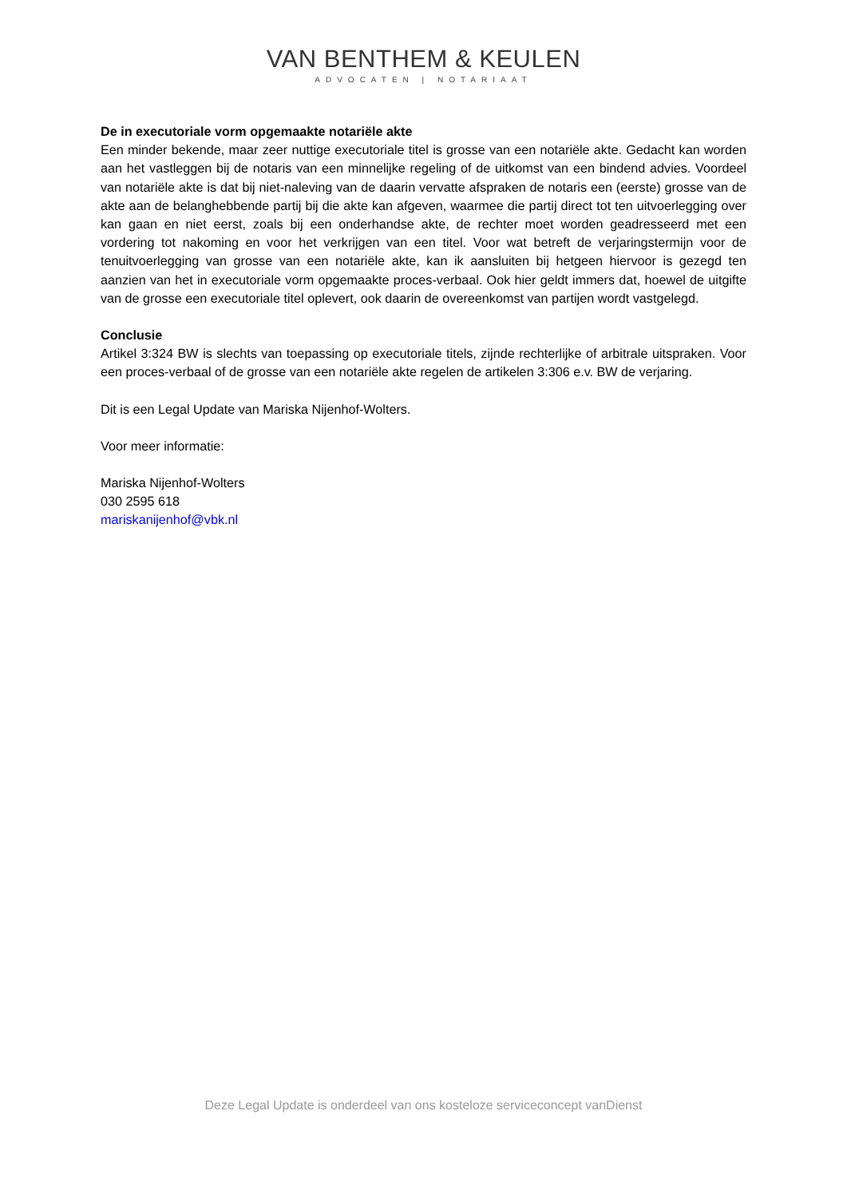VAN BENTHEM & KEULEN
ADVOCATEN | NOTARIAAT
De in executoriale vorm opgemaakte notariële akte
Een minder bekende, maar zeer nuttige executoriale titel is grosse van een notariële akte. Gedacht kan worden aan het vastleggen bij de notaris van een minnelijke regeling of de uitkomst van een bindend advies. Voordeel van notariële akte is dat bij niet-naleving van de daarin vervatte afspraken de notaris een (eerste) grosse van de akte aan de belanghebbende partij bij die akte kan afgeven, waarmee die partij direct tot ten uitvoerlegging over kan gaan en niet eerst, zoals bij een onderhandse akte, de rechter moet worden geadresseerd met een vordering tot nakoming en voor het verkrijgen van een titel. Voor wat betreft de verjaringstermijn voor de tenuitvoerlegging van grosse van een notariële akte, kan ik aansluiten bij hetgeen hiervoor is gezegd ten aanzien van het in executoriale vorm opgemaakte proces-verbaal. Ook hier geldt immers dat, hoewel de uitgifte van de grosse een executoriale titel oplevert, ook daarin de overeenkomst van partijen wordt vastgelegd.
Conclusie
Artikel 3:324 BW is slechts van toepassing op executoriale titels, zijnde rechterlijke of arbitrale uitspraken. Voor een proces-verbaal of de grosse van een notariële akte regelen de artikelen 3:306 e.v. BW de verjaring.
Dit is een Legal Update van Mariska Nijenhof-Wolters.
Voor meer informatie:
Mariska Nijenhof-Wolters
030 2595 618
mariskanijenhof@vbk.nl
Deze Legal Update is onderdeel van ons kosteloze serviceconcept vanDienst